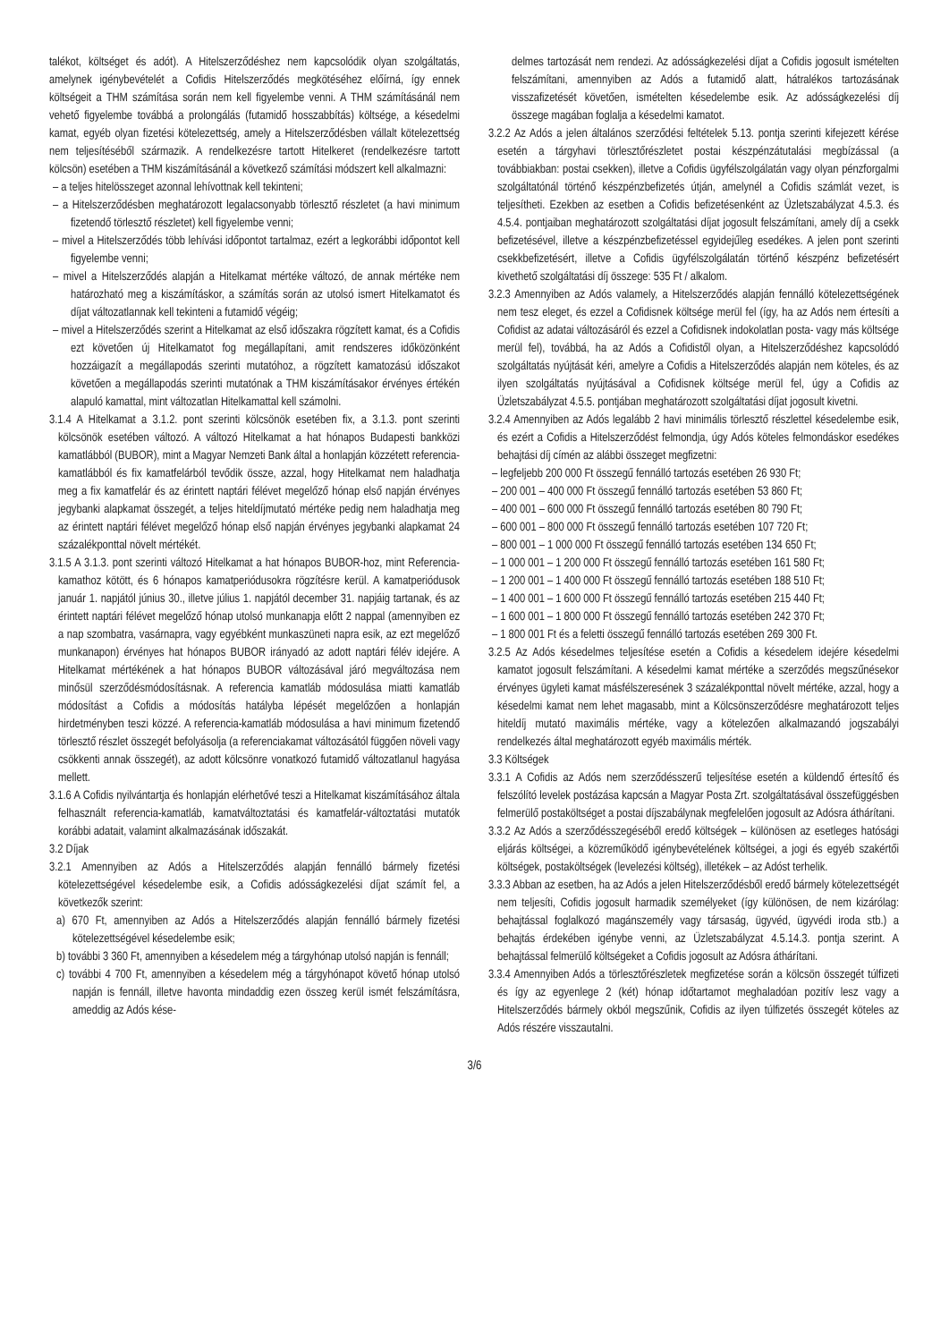talékot, költséget és adót). A Hitelszerződéshez nem kapcsolódik olyan szolgáltatás, amelynek igénybevételét a Cofidis Hitelszerződés megkötéséhez előírná, így ennek költségeit a THM számítása során nem kell figyelembe venni. A THM számításánál nem vehető figyelembe továbbá a prolongálás (futamidő hosszabbítás) költsége, a késedelmi kamat, egyéb olyan fizetési kötelezettség, amely a Hitelszerződésben vállalt kötelezettség nem teljesítéséből származik. A rendelkezésre tartott Hitelkeret (rendelkezésre tartott kölcsön) esetében a THM kiszámításánál a következő számítási módszert kell alkalmazni:
– a teljes hitelösszeget azonnal lehívottnak kell tekinteni;
– a Hitelszerződésben meghatározott legalacsonyabb törlesztő részletet (a havi minimum fizetendő törlesztő részletet) kell figyelembe venni;
– mivel a Hitelszerződés több lehívási időpontot tartalmaz, ezért a legkorábbi időpontot kell figyelembe venni;
– mivel a Hitelszerződés alapján a Hitelkamat mértéke változó, de annak mértéke nem határozható meg a kiszámításkor, a számítás során az utolsó ismert Hitelkamatot és díjat változatlannak kell tekinteni a futamidő végéig;
– mivel a Hitelszerződés szerint a Hitelkamat az első időszakra rögzített kamat, és a Cofidis ezt követően új Hitelkamatot fog megállapítani, amit rendszeres időközönként hozzáigazít a megállapodás szerinti mutatóhoz, a rögzített kamatozású időszakot követően a megállapodás szerinti mutatónak a THM kiszámításakor érvényes értékén alapuló kamattal, mint változatlan Hitelkamattal kell számolni.
3.1.4 A Hitelkamat a 3.1.2. pont szerinti kölcsönök esetében fix, a 3.1.3. pont szerinti kölcsönök esetében változó. A változó Hitelkamat a hat hónapos Budapesti bankközi kamatlábból (BUBOR), mint a Magyar Nemzeti Bank által a honlapján közzétett referencia-kamatlábból és fix kamatfelárból tevődik össze, azzal, hogy Hitelkamat nem haladhatja meg a fix kamatfelár és az érintett naptári félévet megelőző hónap első napján érvényes jegybanki alapkamat összegét, a teljes hiteldíjmutató mértéke pedig nem haladhatja meg az érintett naptári félévet megelőző hónap első napján érvényes jegybanki alapkamat 24 százalékponttal növelt mértékét.
3.1.5 A 3.1.3. pont szerinti változó Hitelkamat a hat hónapos BUBOR-hoz, mint Referencia-kamathoz kötött, és 6 hónapos kamatperiódusokra rögzítésre kerül. A kamatperiódusok január 1. napjától június 30., illetve július 1. napjától december 31. napjáig tartanak, és az érintett naptári félévet megelőző hónap utolsó munkanapja előtt 2 nappal (amennyiben ez a nap szombatra, vasárnapra, vagy egyébként munkaszüneti napra esik, az ezt megelőző munkanapon) érvényes hat hónapos BUBOR irányadó az adott naptári félév idejére. A Hitelkamat mértékének a hat hónapos BUBOR változásával járó megváltozása nem minősül szerződésmódosításnak. A referencia kamatláb módosulása miatti kamatláb módosítást a Cofidis a módosítás hatályba lépését megelőzően a honlapján hirdetményben teszi közzé. A referencia-kamatláb módosulása a havi minimum fizetendő törlesztő részlet összegét befolyásolja (a referenciakamat változásától függően növeli vagy csökkenti annak összegét), az adott kölcsönre vonatkozó futamidő változatlanul hagyása mellett.
3.1.6 A Cofidis nyilvántartja és honlapján elérhetővé teszi a Hitelkamat kiszámításához általa felhasznált referencia-kamatláb, kamatváltoztatási és kamatfelár-változtatási mutatók korábbi adatait, valamint alkalmazásának időszakát.
3.2 Díjak
3.2.1 Amennyiben az Adós a Hitelszerződés alapján fennálló bármely fizetési kötelezettségével késedelembe esik, a Cofidis adósságkezelési díjat számít fel, a következők szerint:
a) 670 Ft, amennyiben az Adós a Hitelszerződés alapján fennálló bármely fizetési kötelezettségével késedelembe esik;
b) további 3 360 Ft, amennyiben a késedelem még a tárgyhónap utolsó napján is fennáll;
c) további 4 700 Ft, amennyiben a késedelem még a tárgyhónapot követő hónap utolsó napján is fennáll, illetve havonta mindaddig ezen összeg kerül ismét felszámításra, ameddig az Adós kése-
delmes tartozását nem rendezi. Az adósságkezelési díjat a Cofidis jogosult ismételten felszámítani, amennyiben az Adós a futamidő alatt, hátralékos tartozásának visszafizetését követően, ismételten késedelembe esik. Az adósságkezelési díj összege magában foglalja a késedelmi kamatot.
3.2.2 Az Adós a jelen általános szerződési feltételek 5.13. pontja szerinti kifejezett kérése esetén a tárgyhavi törlesztőrészletet postai készpénzátutalási megbízással (a továbbiakban: postai csekken), illetve a Cofidis ügyfélszolgálatán vagy olyan pénzforgalmi szolgáltatónál történő készpénzbefizetés útján, amelynél a Cofidis számlát vezet, is teljesítheti. Ezekben az esetben a Cofidis befizetésenként az Üzletszabályzat 4.5.3. és 4.5.4. pontjaiban meghatározott szolgáltatási díjat jogosult felszámítani, amely díj a csekk befizetésével, illetve a készpénzbefizetéssel egyidejűleg esedékes. A jelen pont szerinti csekkbefizetésért, illetve a Cofidis ügyfélszolgálatán történő készpénz befizetésért kivethető szolgáltatási díj összege: 535 Ft / alkalom.
3.2.3 Amennyiben az Adós valamely, a Hitelszerződés alapján fennálló kötelezettségének nem tesz eleget, és ezzel a Cofidisnek költsége merül fel (így, ha az Adós nem értesíti a Cofidist az adatai változásáról és ezzel a Cofidisnek indokolatlan posta- vagy más költsége merül fel), továbbá, ha az Adós a Cofidistől olyan, a Hitelszerződéshez kapcsolódó szolgáltatás nyújtását kéri, amelyre a Cofidis a Hitelszerződés alapján nem köteles, és az ilyen szolgáltatás nyújtásával a Cofidisnek költsége merül fel, úgy a Cofidis az Üzletszabályzat 4.5.5. pontjában meghatározott szolgáltatási díjat jogosult kivetni.
3.2.4 Amennyiben az Adós legalább 2 havi minimális törlesztő részlettel késedelembe esik, és ezért a Cofidis a Hitelszerződést felmondja, úgy Adós köteles felmondáskor esedékes behajtási díj címén az alábbi összeget megfizetni:
– legfeljebb 200 000 Ft összegű fennálló tartozás esetében 26 930 Ft;
– 200 001 – 400 000 Ft összegű fennálló tartozás esetében 53 860 Ft;
– 400 001 – 600 000 Ft összegű fennálló tartozás esetében 80 790 Ft;
– 600 001 – 800 000 Ft összegű fennálló tartozás esetében 107 720 Ft;
– 800 001 – 1 000 000 Ft összegű fennálló tartozás esetében 134 650 Ft;
– 1 000 001 – 1 200 000 Ft összegű fennálló tartozás esetében 161 580 Ft;
– 1 200 001 – 1 400 000 Ft összegű fennálló tartozás esetében 188 510 Ft;
– 1 400 001 – 1 600 000 Ft összegű fennálló tartozás esetében 215 440 Ft;
– 1 600 001 – 1 800 000 Ft összegű fennálló tartozás esetében 242 370 Ft;
– 1 800 001 Ft és a feletti összegű fennálló tartozás esetében 269 300 Ft.
3.2.5 Az Adós késedelmes teljesítése esetén a Cofidis a késedelem idejére késedelmi kamatot jogosult felszámítani. A késedelmi kamat mértéke a szerződés megszűnésekor érvényes ügyleti kamat másfélszeresének 3 százalékponttal növelt mértéke, azzal, hogy a késedelmi kamat nem lehet magasabb, mint a Kölcsönszerződésre meghatározott teljes hiteldíj mutató maximális mértéke, vagy a kötelezően alkalmazandó jogszabályi rendelkezés által meghatározott egyéb maximális mérték.
3.3 Költségek
3.3.1 A Cofidis az Adós nem szerződésszerű teljesítése esetén a küldendő értesítő és felszólító levelek postázása kapcsán a Magyar Posta Zrt. szolgáltatásával összefüggésben felmerülő postaköltséget a postai díjszabálynak megfelelően jogosult az Adósra áthárítani.
3.3.2 Az Adós a szerződésszegéséből eredő költségek – különösen az esetleges hatósági eljárás költségei, a közreműködő igénybevételének költségei, a jogi és egyéb szakértői költségek, postaköltségek (levelezési költség), illetékek – az Adóst terhelik.
3.3.3 Abban az esetben, ha az Adós a jelen Hitelszerződésből eredő bármely kötelezettségét nem teljesíti, Cofidis jogosult harmadik személyeket (így különösen, de nem kizárólag: behajtással foglalkozó magánszemély vagy társaság, ügyvéd, ügyvédi iroda stb.) a behajtás érdekében igénybe venni, az Üzletszabályzat 4.5.14.3. pontja szerint. A behajtással felmerülő költségeket a Cofidis jogosult az Adósra áthárítani.
3.3.4 Amennyiben Adós a törlesztőrészletek megfizetése során a kölcsön összegét túlfizeti és így az egyenlege 2 (két) hónap időtartamot meghaladóan pozitív lesz vagy a Hitelszerződés bármely okból megszűnik, Cofidis az ilyen túlfizetés összegét köteles az Adós részére visszautalni.
3/6